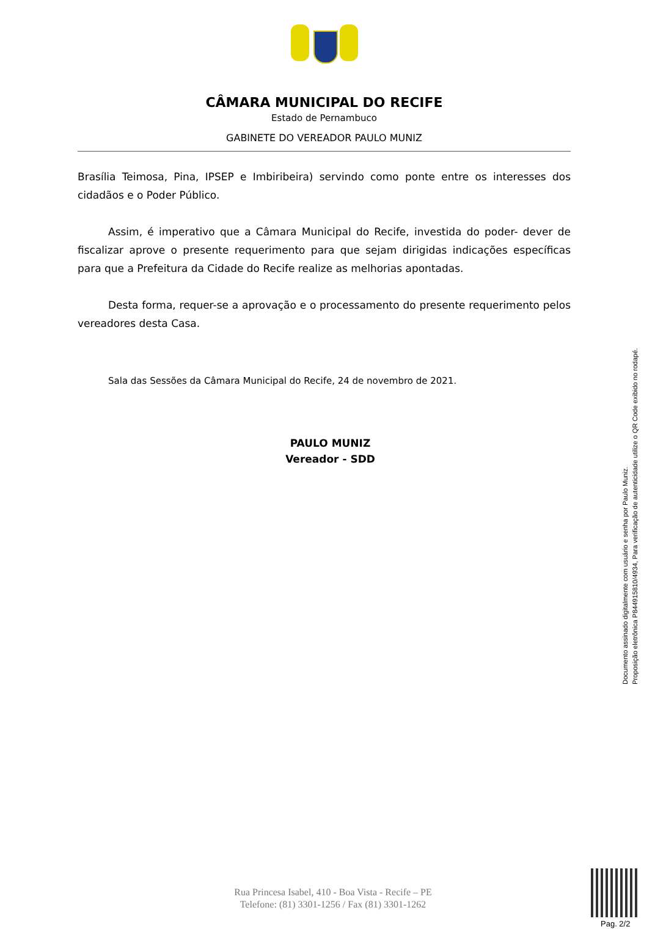CÂMARA MUNICIPAL DO RECIFE
Estado de Pernambuco
GABINETE DO VEREADOR PAULO MUNIZ
Brasília Teimosa, Pina, IPSEP e Imbiribeira) servindo como ponte entre os interesses dos cidadãos e o Poder Público.
Assim, é imperativo que a Câmara Municipal do Recife, investida do poder- dever de fiscalizar aprove o presente requerimento para que sejam dirigidas indicações específicas para que a Prefeitura da Cidade do Recife realize as melhorias apontadas.
Desta forma, requer-se a aprovação e o processamento do presente requerimento pelos vereadores desta Casa.
Sala das Sessões da Câmara Municipal do Recife, 24 de novembro de 2021.
PAULO MUNIZ
Vereador - SDD
Documento assinado digitalmente com usuário e senha por Paulo Muniz.
Proposição eletrônica P844915810/4934, Para verificação de autenticidade utilize o QR Code exibido no rodapé.
Rua Princesa Isabel, 410 - Boa Vista - Recife – PE
Telefone: (81) 3301-1256 / Fax (81) 3301-1262
Pag. 2/2